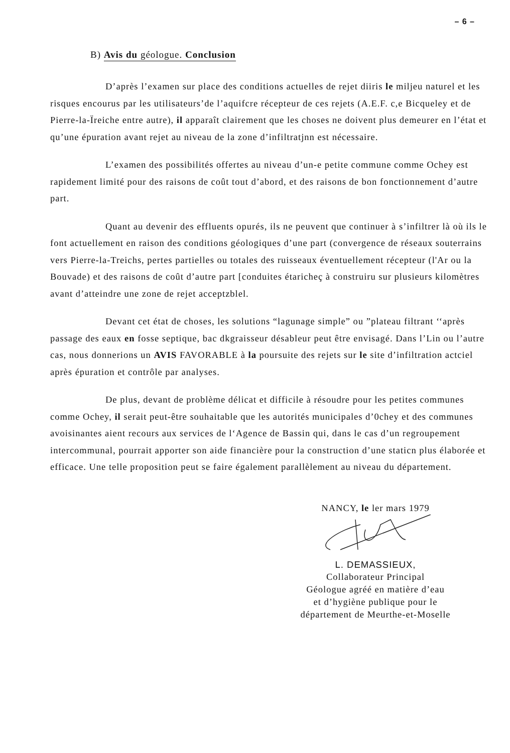– 6 –
B) Avis du géologue. Conclusion
D’après l’examen sur place des conditions actuelles de rejet diiris le miljeu naturel et les risques encourus par les utilisateurs’de l’aquifcre récepteur de ces rejets (A.E.F. c,e Bicqueley et de Pierre-la-Ïreiche entre autre), il apparaît clairement que les choses ne doivent plus demeurer en l’état et qu’une épuration avant rejet au niveau de la zone d’infiltratjnn est nécessaire.
L’examen des possibilités offertes au niveau d’un-e petite commune comme Ochey est rapidement limité pour des raisons de coût tout d’abord, et des raisons de bon fonctionnement d’autre part.
Quant au devenir des effluents opurés, ils ne peuvent que continuer à s’infiltrer là où ils le font actuellement en raison des conditions géologiques d’une part (convergence de réseaux souterrains vers Pierre-la-Treichs, pertes partielles ou totales des ruisseaux éventuellement récepteur (l'Ar ou la Bouvade) et des raisons de coût d’autre part [conduites étaricheç à construiru sur plusieurs kilomètres avant d’atteindre une zone de rejet acceptzblel.
Devant cet état de choses, les solutions “lagunage simple” ou ”plateau filtrant ‘‘après passage des eaux en fosse septique, bac dkgraisseur désableur peut être envisagé. Dans l’Lin ou l’autre cas, nous donnerions un AVIS FAVORABLE à la poursuite des rejets sur le site d’infiltration actciel après épuration et contrôle par analyses.
De plus, devant de problème délicat et difficile à résoudre pour les petites communes comme Ochey, il serait peut-être souhaitable que les autorités municipales d’0chey et des communes avoisinantes aient recours aux services de l‘Agence de Bassin qui, dans le cas d’un regroupement intercommunal, pourrait apporter son aide financière pour la construction d’une staticn plus élaborée et efficace. Une telle proposition peut se faire également parallèlement au niveau du département.
NANCY, le ler mars 1979
L. DEMASSIEUX,
Collaborateur Principal
Géologue agréé en matière d’eau
et d’hygiène publique pour le
département de Meurthe-et-Moselle